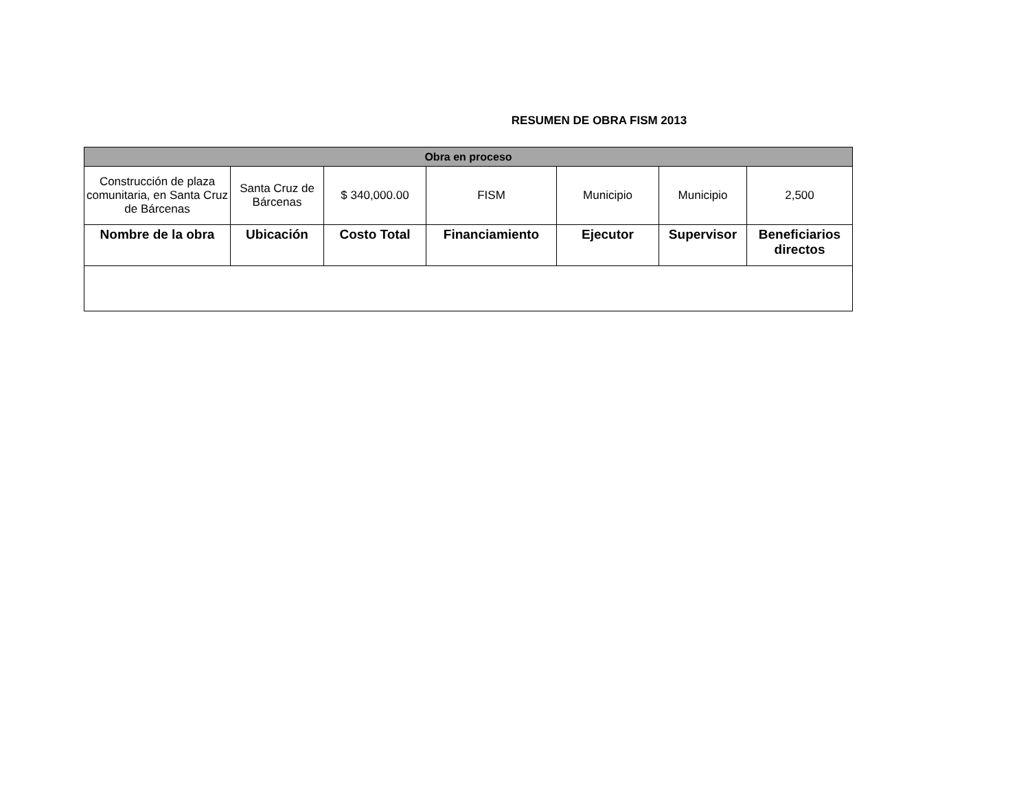RESUMEN DE OBRA FISM 2013
| Obra en proceso | | | | | | |
| --- | --- | --- | --- | --- | --- | --- |
| Construcción de plaza comunitaria, en Santa Cruz de Bárcenas | Santa Cruz de Bárcenas | $ 340,000.00 | FISM | Municipio | Municipio | 2,500 |
| Nombre de la obra | Ubicación | Costo Total | Financiamiento | Ejecutor | Supervisor | Beneficiarios directos |